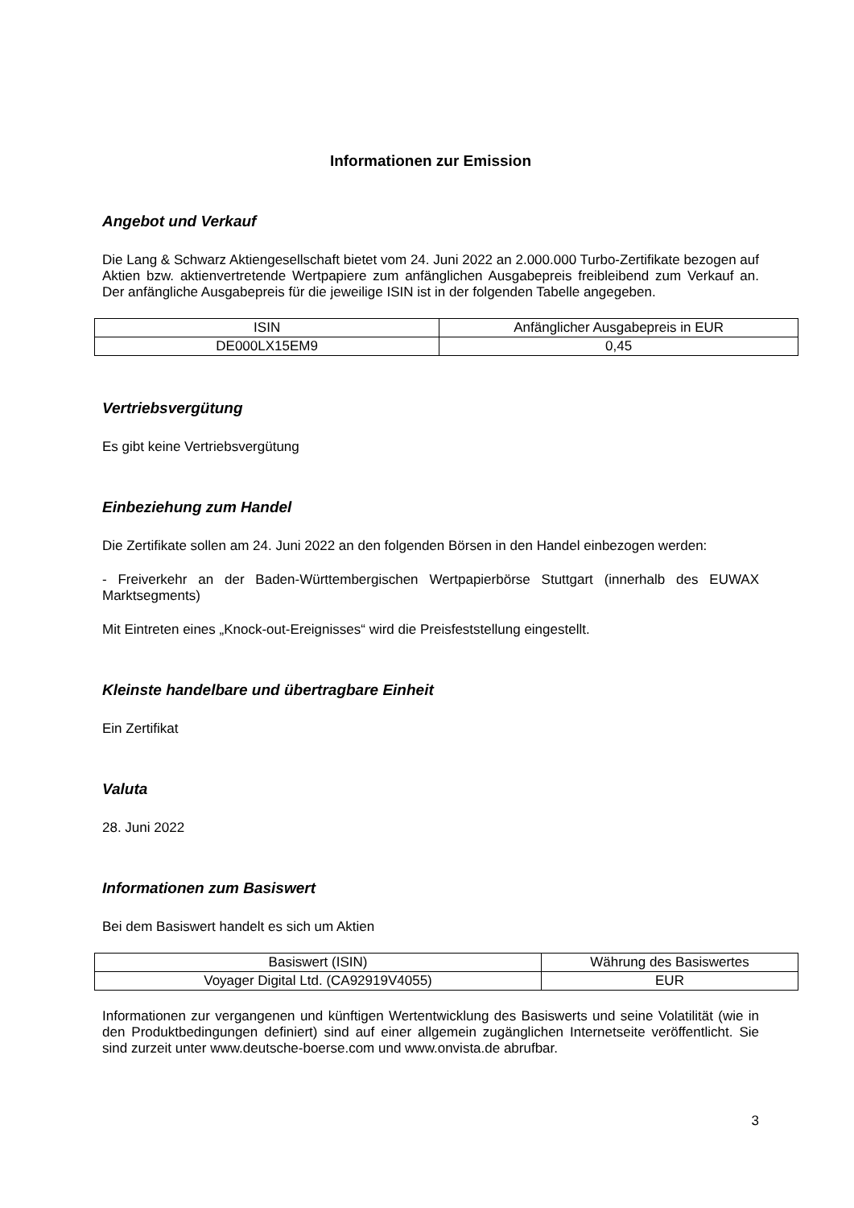Informationen zur Emission
Angebot und Verkauf
Die Lang & Schwarz Aktiengesellschaft bietet vom 24. Juni 2022 an 2.000.000 Turbo-Zertifikate bezogen auf Aktien bzw. aktienvertretende Wertpapiere zum anfänglichen Ausgabepreis freibleibend zum Verkauf an. Der anfängliche Ausgabepreis für die jeweilige ISIN ist in der folgenden Tabelle angegeben.
| ISIN | Anfänglicher Ausgabepreis in EUR |
| --- | --- |
| DE000LX15EM9 | 0,45 |
Vertriebsvergütung
Es gibt keine Vertriebsvergütung
Einbeziehung zum Handel
Die Zertifikate sollen am 24. Juni 2022 an den folgenden Börsen in den Handel einbezogen werden:
- Freiverkehr an der Baden-Württembergischen Wertpapierbörse Stuttgart (innerhalb des EUWAX Marktsegments)
Mit Eintreten eines „Knock-out-Ereignisses“ wird die Preisfeststellung eingestellt.
Kleinste handelbare und übertragbare Einheit
Ein Zertifikat
Valuta
28. Juni 2022
Informationen zum Basiswert
Bei dem Basiswert handelt es sich um Aktien
| Basiswert (ISIN) | Währung des Basiswertes |
| --- | --- |
| Voyager Digital Ltd. (CA92919V4055) | EUR |
Informationen zur vergangenen und künftigen Wertentwicklung des Basiswerts und seine Volatilität (wie in den Produktbedingungen definiert) sind auf einer allgemein zugänglichen Internetseite veröffentlicht. Sie sind zurzeit unter www.deutsche-boerse.com und www.onvista.de abrufbar.
3